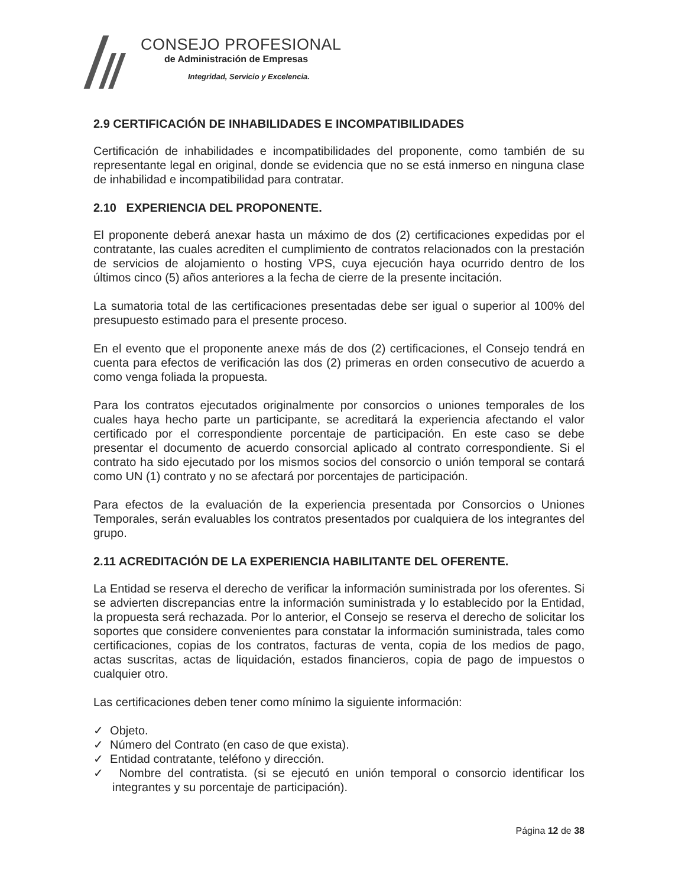CONSEJO PROFESIONAL
de Administración de Empresas
Integridad, Servicio y Excelencia.
2.9 CERTIFICACIÓN DE INHABILIDADES E INCOMPATIBILIDADES
Certificación de inhabilidades e incompatibilidades del proponente, como también de su representante legal en original, donde se evidencia que no se está inmerso en ninguna clase de inhabilidad e incompatibilidad para contratar.
2.10 EXPERIENCIA DEL PROPONENTE.
El proponente deberá anexar hasta un máximo de dos (2) certificaciones expedidas por el contratante, las cuales acrediten el cumplimiento de contratos relacionados con la prestación de servicios de alojamiento o hosting VPS, cuya ejecución haya ocurrido dentro de los últimos cinco (5) años anteriores a la fecha de cierre de la presente incitación.
La sumatoria total de las certificaciones presentadas debe ser igual o superior al 100% del presupuesto estimado para el presente proceso.
En el evento que el proponente anexe más de dos (2) certificaciones, el Consejo tendrá en cuenta para efectos de verificación las dos (2) primeras en orden consecutivo de acuerdo a como venga foliada la propuesta.
Para los contratos ejecutados originalmente por consorcios o uniones temporales de los cuales haya hecho parte un participante, se acreditará la experiencia afectando el valor certificado por el correspondiente porcentaje de participación. En este caso se debe presentar el documento de acuerdo consorcial aplicado al contrato correspondiente. Si el contrato ha sido ejecutado por los mismos socios del consorcio o unión temporal se contará como UN (1) contrato y no se afectará por porcentajes de participación.
Para efectos de la evaluación de la experiencia presentada por Consorcios o Uniones Temporales, serán evaluables los contratos presentados por cualquiera de los integrantes del grupo.
2.11 ACREDITACIÓN DE LA EXPERIENCIA HABILITANTE DEL OFERENTE.
La Entidad se reserva el derecho de verificar la información suministrada por los oferentes. Si se advierten discrepancias entre la información suministrada y lo establecido por la Entidad, la propuesta será rechazada. Por lo anterior, el Consejo se reserva el derecho de solicitar los soportes que considere convenientes para constatar la información suministrada, tales como certificaciones, copias de los contratos, facturas de venta, copia de los medios de pago, actas suscritas, actas de liquidación, estados financieros, copia de pago de impuestos o cualquier otro.
Las certificaciones deben tener como mínimo la siguiente información:
✓ Objeto.
✓ Número del Contrato (en caso de que exista).
✓ Entidad contratante, teléfono y dirección.
✓ Nombre del contratista. (si se ejecutó en unión temporal o consorcio identificar los integrantes y su porcentaje de participación).
Página 12 de 38